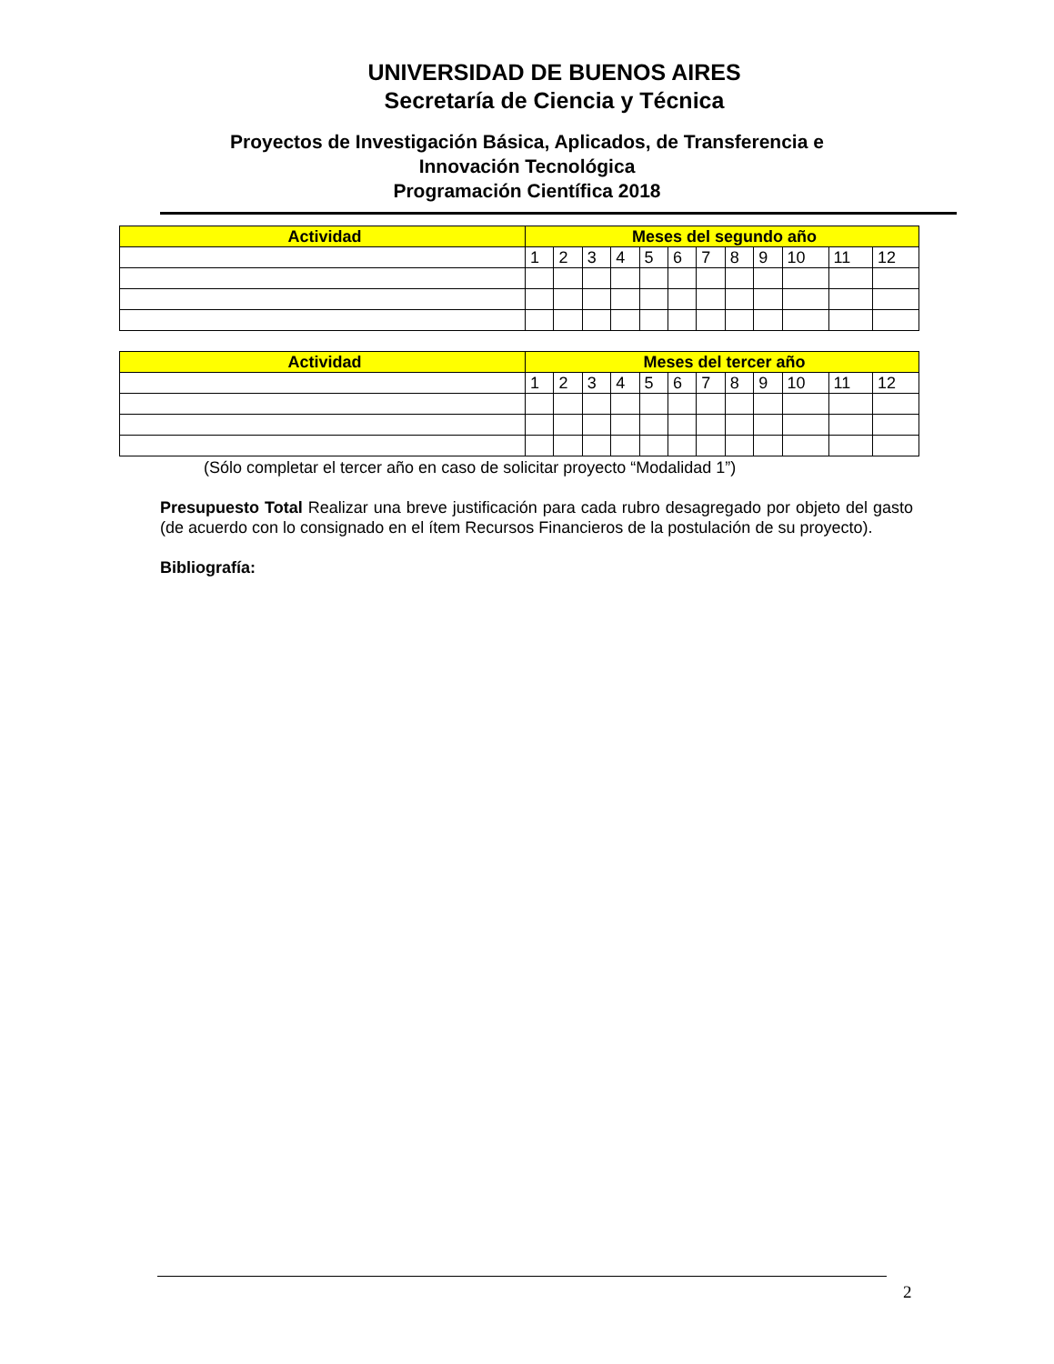UNIVERSIDAD DE BUENOS AIRES
Secretaría de Ciencia y Técnica
Proyectos de Investigación Básica, Aplicados, de Transferencia e
Innovación Tecnológica
Programación Científica 2018
| Actividad | Meses del segundo año | | | | | | | | | | | |
| --- | --- | --- | --- | --- | --- | --- | --- | --- | --- | --- | --- | --- |
| | 1 | 2 | 3 | 4 | 5 | 6 | 7 | 8 | 9 | 10 | 11 | 12 |
| Actividad | Meses del tercer año | | | | | | | | | | | |
| --- | --- | --- | --- | --- | --- | --- | --- | --- | --- | --- | --- | --- |
| | 1 | 2 | 3 | 4 | 5 | 6 | 7 | 8 | 9 | 10 | 11 | 12 |
(Sólo completar el tercer año en caso de solicitar proyecto “Modalidad 1”)
Presupuesto Total Realizar una breve justificación para cada rubro desagregado por objeto del gasto (de acuerdo con lo consignado en el ítem Recursos Financieros de la postulación de su proyecto).
Bibliografía:
2